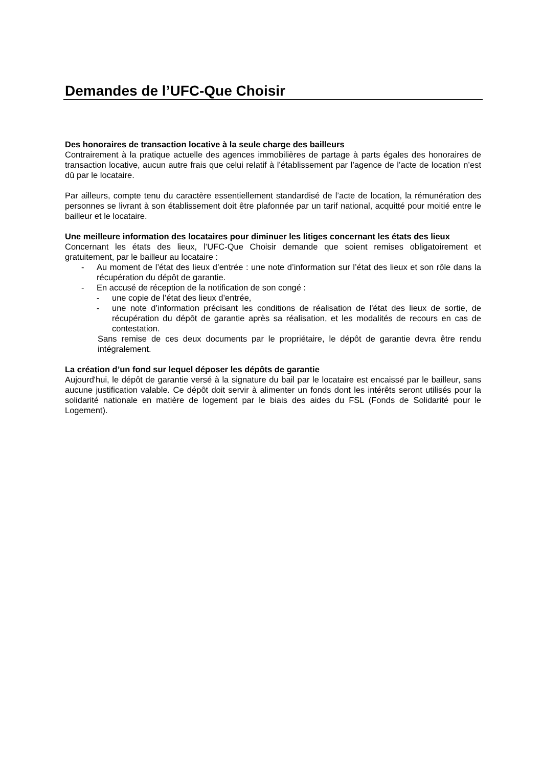Demandes de l’UFC-Que Choisir
Des honoraires de transaction locative à la seule charge des bailleurs
Contrairement à la pratique actuelle des agences immobilières de partage à parts égales des honoraires de transaction locative, aucun autre frais que celui relatif à l’établissement par l’agence de l’acte de location n’est dû par le locataire.
Par ailleurs, compte tenu du caractère essentiellement standardisé de l’acte de location, la rémunération des personnes se livrant à son établissement doit être plafonnée par un tarif national, acquitté pour moitié entre le bailleur et le locataire.
Une meilleure information des locataires pour diminuer les litiges concernant les états des lieux
Concernant les états des lieux, l’UFC-Que Choisir demande que soient remises obligatoirement et gratuitement, par le bailleur au locataire :
- Au moment de l’état des lieux d’entrée : une note d’information sur l’état des lieux et son rôle dans la récupération du dépôt de garantie.
- En accusé de réception de la notification de son congé :
- une copie de l’état des lieux d’entrée,
- une note d’information précisant les conditions de réalisation de l'état des lieux de sortie, de récupération du dépôt de garantie après sa réalisation, et les modalités de recours en cas de contestation.
Sans remise de ces deux documents par le propriétaire, le dépôt de garantie devra être rendu intégralement.
La création d’un fond sur lequel déposer les dépôts de garantie
Aujourd'hui, le dépôt de garantie versé à la signature du bail par le locataire est encaissé par le bailleur, sans aucune justification valable. Ce dépôt doit servir à alimenter un fonds dont les intérêts seront utilisés pour la solidarité nationale en matière de logement par le biais des aides du FSL (Fonds de Solidarité pour le Logement).